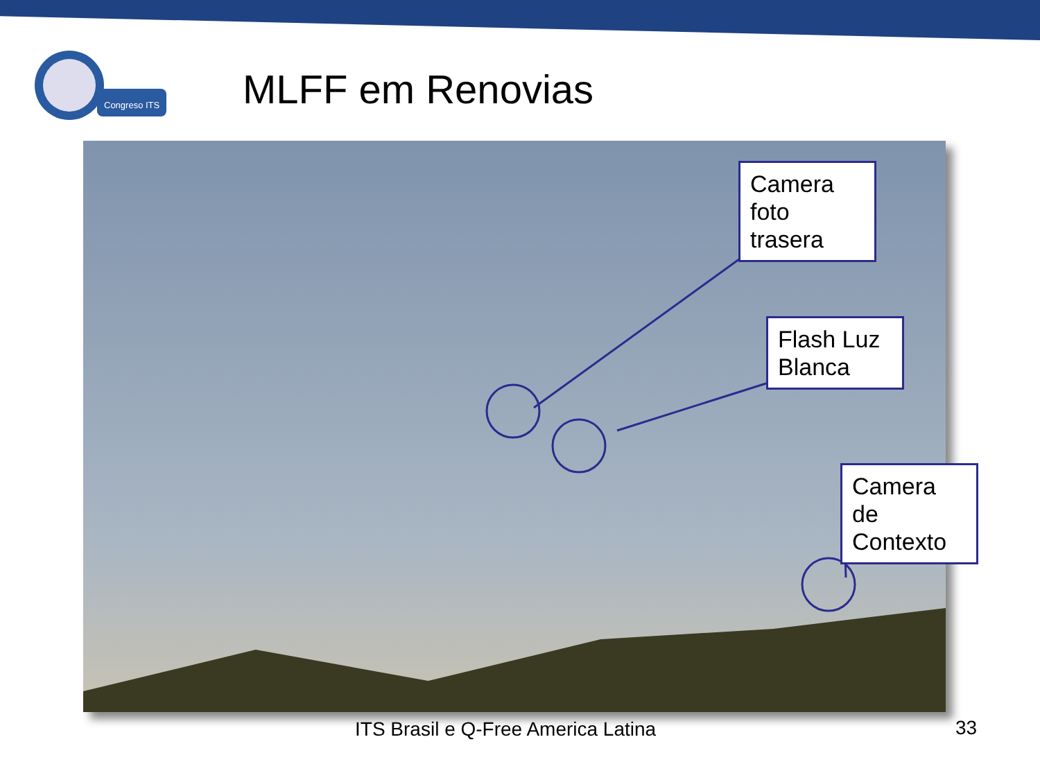Congreso ITS
MLFF em Renovias
Camera foto trasera
Flash Luz Blanca
Camera de Contexto
ITS Brasil e Q-Free America Latina
33